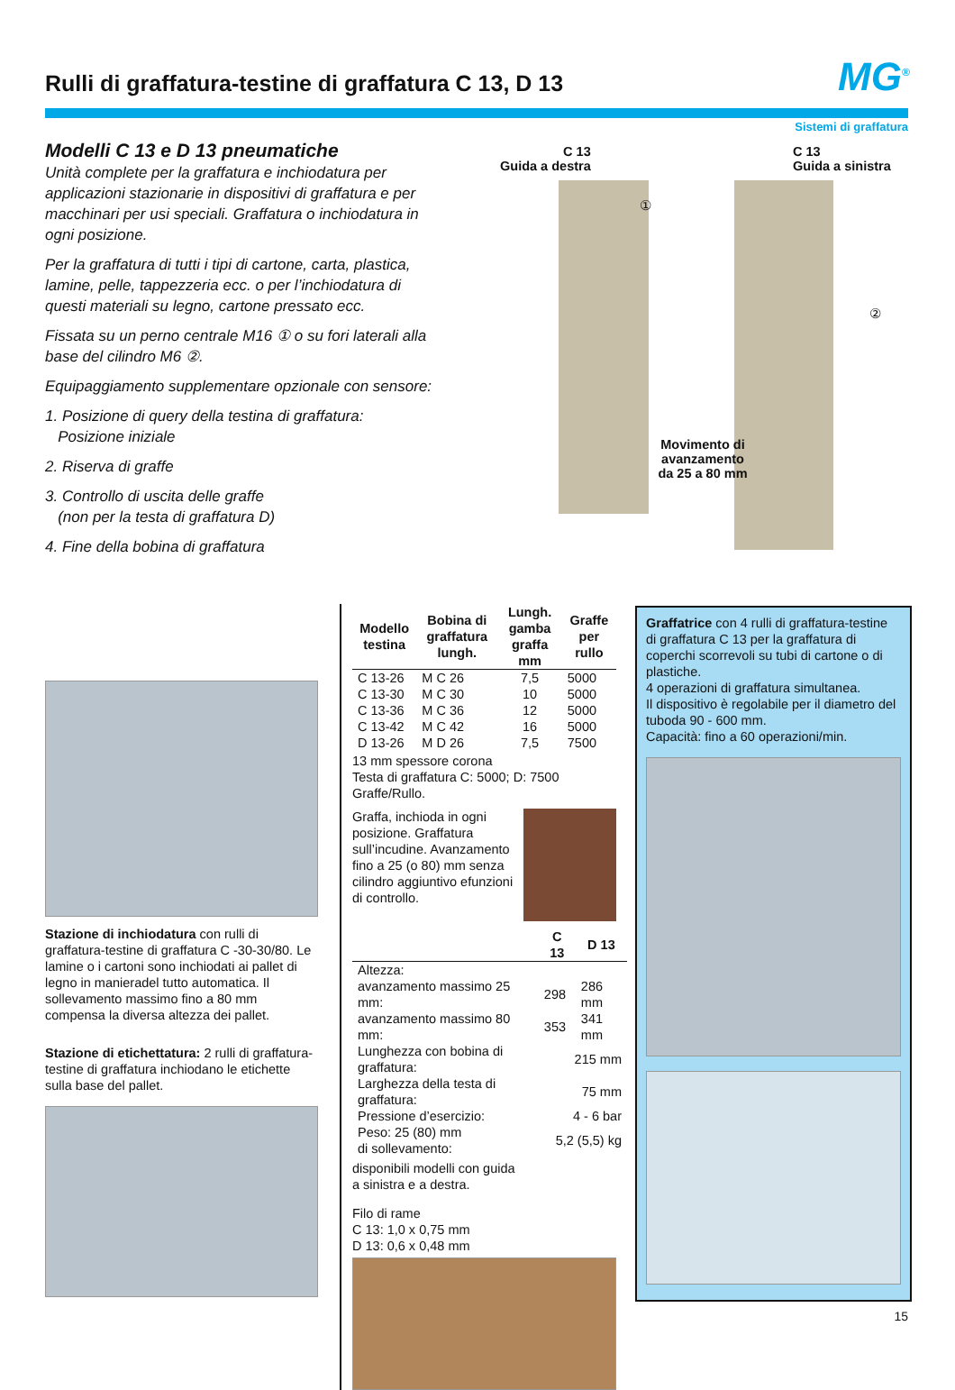Rulli di graffatura-testine di graffatura C 13, D 13
MG<sup>®</sup>
Sistemi di graffatura
Modelli C 13 e D 13 pneumatiche
Unità complete per la graffatura e inchiodatura per applicazioni stazionarie in dispositivi di graffatura e per macchinari per usi speciali. Graffatura o inchiodatura in ogni posizione.
Per la graffatura di tutti i tipi di cartone, carta, plastica, lamine, pelle, tappezzeria ecc. o per l’inchiodatura di questi materiali su legno, cartone pressato ecc.
Fissata su un perno centrale M16 ① o su fori laterali alla base del cilindro M6 ②.
Equipaggiamento supplementare opzionale con sensore:
1. Posizione di query della testina di graffatura:
Posizione iniziale
2. Riserva di graffe
3. Controllo di uscita delle graffe
(non per la testa di graffatura D)
4. Fine della bobina di graffatura
C 13
Guida a destra
C 13
Guida a sinistra
①
②
Movimento di avanzamento da 25 a 80 mm
Stazione di inchiodatura con rulli di graffatura-testine di graffatura C -30-30/80. Le lamine o i cartoni sono inchiodati ai pallet di legno in manieradel tutto automa­tica. Il sollevamento massimo fino a 80 mm compensa la diversa altezza dei pallet.
Stazione di etichettatura: 2 rulli di graffatura-testine di graffatura inchiodano le etichette sulla base del pallet.
| Modello testina | Bobina di graffatura lungh. | Lungh. gamba graffa mm | Graffe per rullo |
| --- | --- | --- | --- |
| C 13-26 | M C 26 | 7,5 | 5000 |
| C 13-30 | M C 30 | 10 | 5000 |
| C 13-36 | M C 36 | 12 | 5000 |
| C 13-42 | M C 42 | 16 | 5000 |
| D 13-26 | M D 26 | 7,5 | 7500 |
13 mm spessore corona
Testa di graffatura C: 5000; D: 7500 Graffe/Rullo.
Graffa, inchioda in ogni posizione. Graffatura sull’incudine. Avanza­mento fino a 25 (o 80) mm senza cilindro aggiuntivo efunzioni di controllo.
| | C 13 | D 13 |
| --- | --- | --- |
| Altezza: | | |
| avanzamento massimo 25 mm: | 298 | 286 mm |
| avanzamento massimo 80 mm: | 353 | 341 mm |
| Lunghezza con bobina di graffatura: | 215 mm | |
| Larghezza della testa di graffatura: | 75 mm | |
| Pressione d’esercizio: | 4 - 6 bar | |
| Peso: 25 (80) mm di sollevamento: | 5,2 (5,5) kg | |
disponibili modelli con guida
a sinistra e a destra.
Filo di rame
C 13: 1,0 x 0,75 mm
D 13: 0,6 x 0,48 mm
Graffatrice con 4 rulli di graffatura-testine di graffatura C 13 per la graffatura di coperchi scorrevoli su tubi di cartone o di plastiche.
4 operazioni di graffatura simultanea.
Il dispositivo è regolabile per il diametro del tuboda 90 - 600 mm.
Capacità: fino a 60 operazioni/min.
15